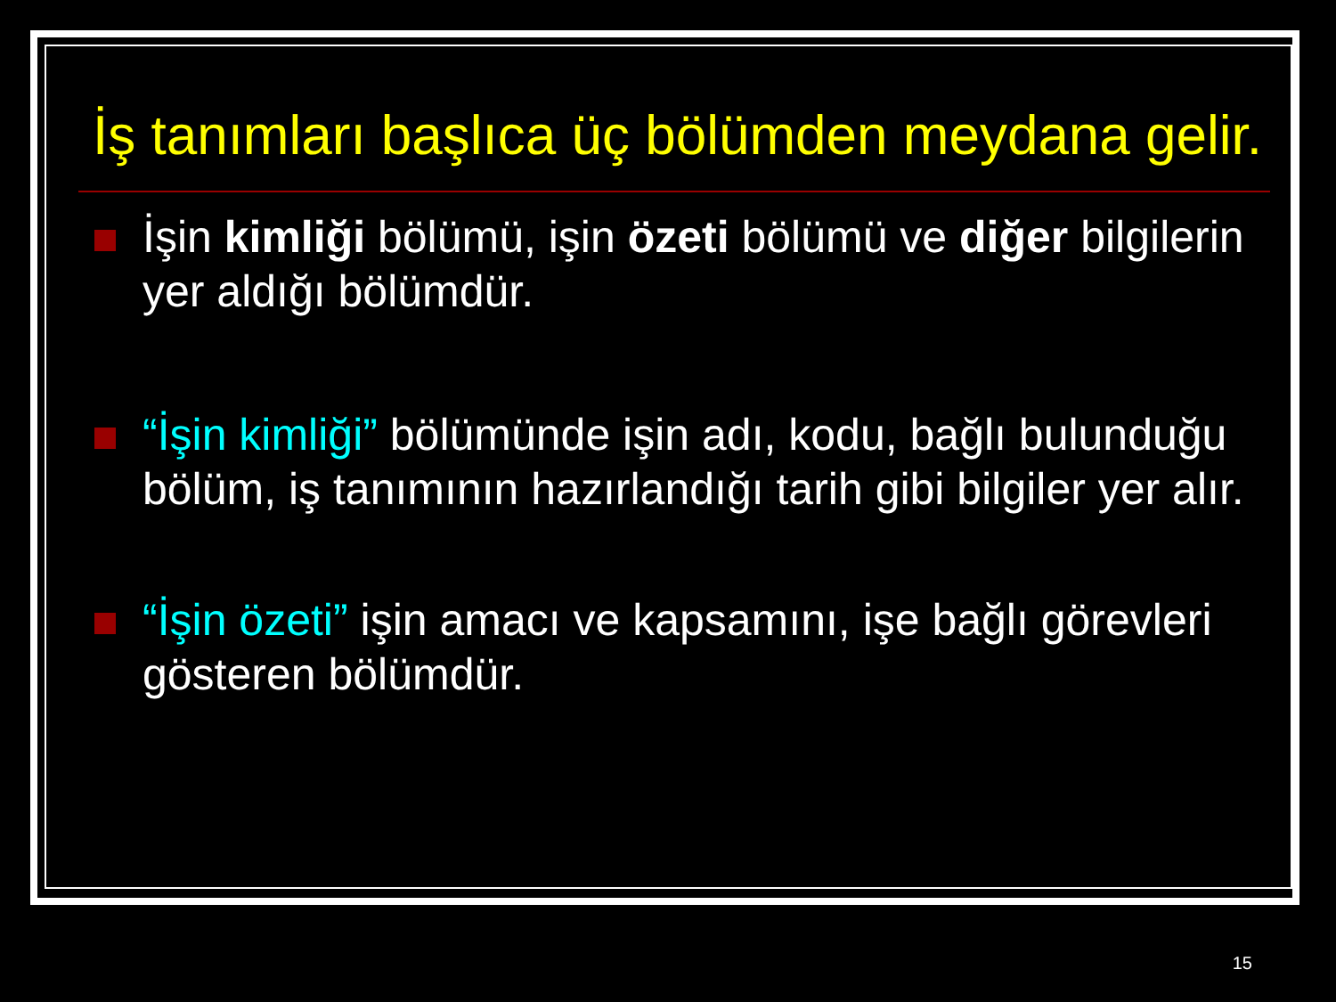İş tanımları başlıca üç bölümden meydana gelir.
İşin kimliği bölümü, işin özeti bölümü ve diğer bilgilerin yer aldığı bölümdür.
“İşin kimliği” bölümünde işin adı, kodu, bağlı bulunduğu bölüm, iş tanımının hazırlandığı tarih gibi bilgiler yer alır.
“İşin özeti” işin amacı ve kapsamını, işe bağlı görevleri gösteren bölümdür.
15